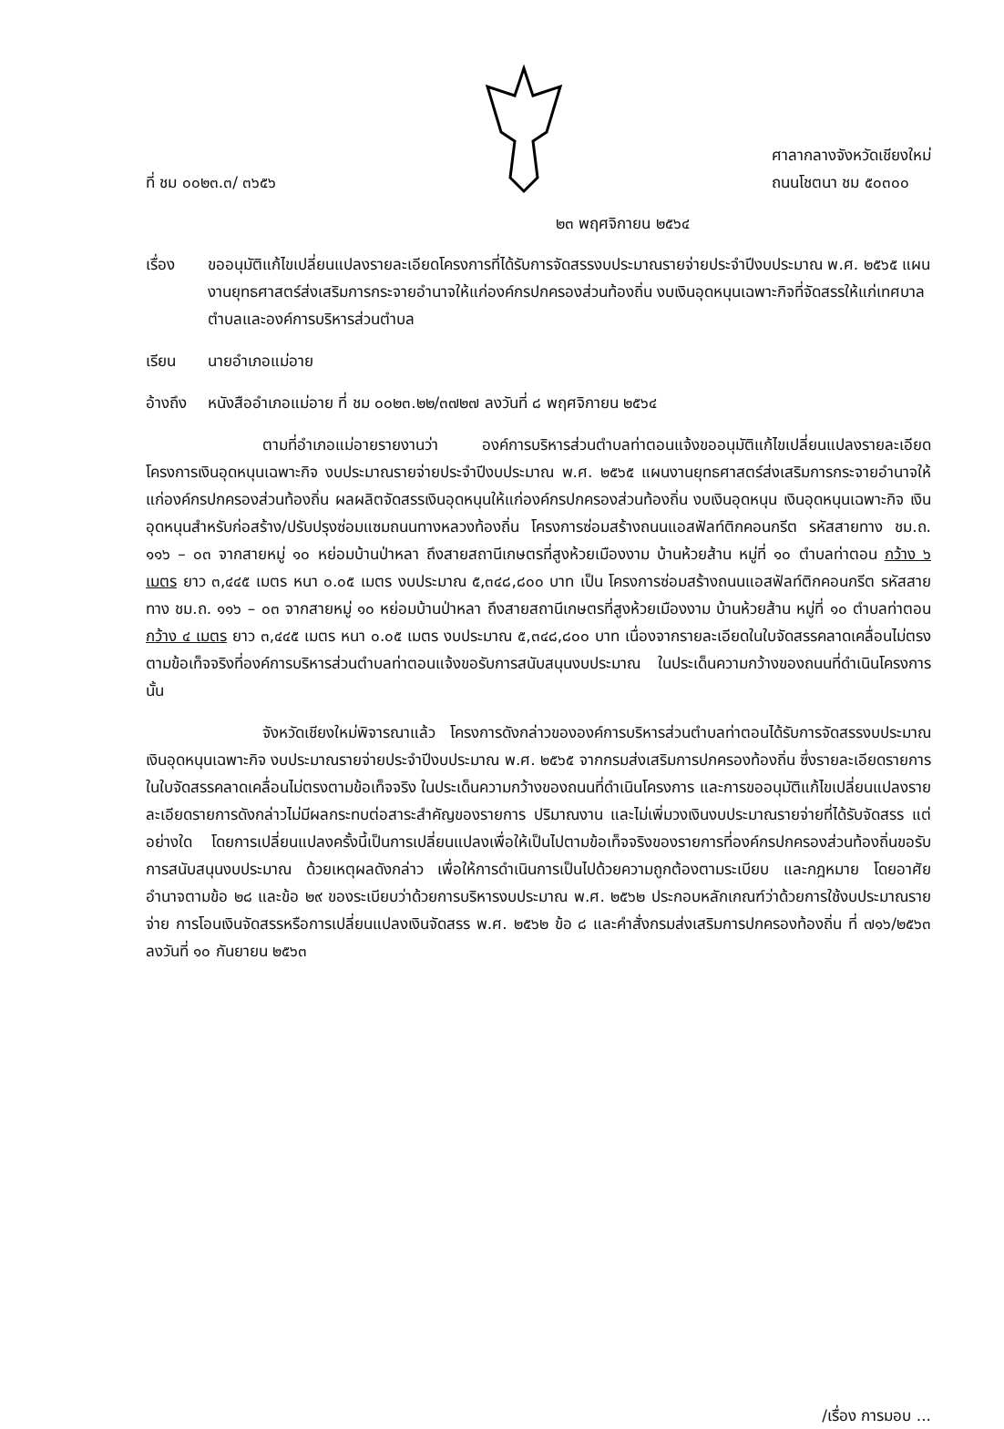ที่ ชม ๐๐๒๓.๓/ ๓๖๕๖
ศาลากลางจังหวัดเชียงใหม่
ถนนโชตนา ชม ๕๐๓๐๐
๒๓ พฤศจิกายน ๒๕๖๔
เรื่อง ขออนุมัติแก้ไขเปลี่ยนแปลงรายละเอียดโครงการที่ได้รับการจัดสรรงบประมาณรายจ่ายประจำปีงบประมาณ พ.ศ. ๒๕๖๕ แผนงานยุทธศาสตร์ส่งเสริมการกระจายอำนาจให้แก่องค์กรปกครองส่วนท้องถิ่น งบเงินอุดหนุนเฉพาะกิจที่จัดสรรให้แก่เทศบาลตำบลและองค์การบริหารส่วนตำบล
เรียน นายอำเภอแม่อาย
อ้างถึง
หนังสืออำเภอแม่อาย ที่ ชม ๐๐๒๓.๒๒/๓๗๒๗ ลงวันที่ ๘ พฤศจิกายน ๒๕๖๔
ตามที่อำเภอแม่อายรายงานว่า องค์การบริหารส่วนตำบลท่าตอนแจ้งขออนุมัติแก้ไขเปลี่ยนแปลงรายละเอียดโครงการเงินอุดหนุนเฉพาะกิจ งบประมาณรายจ่ายประจำปีงบประมาณ พ.ศ. ๒๕๖๕ แผนงานยุทธศาสตร์ส่งเสริมการกระจายอำนาจให้แก่องค์กรปกครองส่วนท้องถิ่น ผลผลิตจัดสรรเงินอุดหนุนให้แก่องค์กรปกครองส่วนท้องถิ่น งบเงินอุดหนุน เงินอุดหนุนเฉพาะกิจ เงินอุดหนุนสำหรับก่อสร้าง/ปรับปรุงซ่อมแซมถนนทางหลวงท้องถิ่น โครงการซ่อมสร้างถนนแอสฟัลท์ติกคอนกรีต รหัสสายทาง ชม.ถ. ๑๑๖ – ๐๓ จากสายหมู่ ๑๐ หย่อมบ้านป่าหลา ถึงสายสถานีเกษตรที่สูงห้วยเมืองงาม บ้านห้วยส้าน หมู่ที่ ๑๐ ตำบลท่าตอน กว้าง ๖ เมตร ยาว ๓,๔๔๕ เมตร หนา ๐.๐๕ เมตร งบประมาณ ๕,๓๔๘,๘๐๐ บาท เป็น โครงการซ่อมสร้างถนนแอสฟัลท์ติกคอนกรีต รหัสสายทาง ชม.ถ. ๑๑๖ – ๐๓ จากสายหมู่ ๑๐ หย่อมบ้านป่าหลา ถึงสายสถานีเกษตรที่สูงห้วยเมืองงาม บ้านห้วยส้าน หมู่ที่ ๑๐ ตำบลท่าตอน กว้าง ๔ เมตร ยาว ๓,๔๔๕ เมตร หนา ๐.๐๕ เมตร งบประมาณ ๕,๓๔๘,๘๐๐ บาท เนื่องจากรายละเอียดในใบจัดสรรคลาดเคลื่อนไม่ตรงตามข้อเท็จจริงที่องค์การบริหารส่วนตำบลท่าตอนแจ้งขอรับการสนับสนุนงบประมาณ ในประเด็นความกว้างของถนนที่ดำเนินโครงการ นั้น
จังหวัดเชียงใหม่พิจารณาแล้ว โครงการดังกล่าวขององค์การบริหารส่วนตำบลท่าตอนได้รับการจัดสรรงบประมาณเงินอุดหนุนเฉพาะกิจ งบประมาณรายจ่ายประจำปีงบประมาณ พ.ศ. ๒๕๖๕ จากกรมส่งเสริมการปกครองท้องถิ่น ซึ่งรายละเอียดรายการในใบจัดสรรคลาดเคลื่อนไม่ตรงตามข้อเท็จจริง ในประเด็นความกว้างของถนนที่ดำเนินโครงการ และการขออนุมัติแก้ไขเปลี่ยนแปลงรายละเอียดรายการดังกล่าวไม่มีผลกระทบต่อสาระสำคัญของรายการ ปริมาณงาน และไม่เพิ่มวงเงินงบประมาณรายจ่ายที่ได้รับจัดสรร แต่อย่างใด โดยการเปลี่ยนแปลงครั้งนี้เป็นการเปลี่ยนแปลงเพื่อให้เป็นไปตามข้อเท็จจริงของรายการที่องค์กรปกครองส่วนท้องถิ่นขอรับการสนับสนุนงบประมาณ ด้วยเหตุผลดังกล่าว เพื่อให้การดำเนินการเป็นไปด้วยความถูกต้องตามระเบียบ และกฎหมาย โดยอาศัยอำนาจตามข้อ ๒๘ และข้อ ๒๙ ของระเบียบว่าด้วยการบริหารงบประมาณ พ.ศ. ๒๕๖๒ ประกอบหลักเกณฑ์ว่าด้วยการใช้งบประมาณรายจ่าย การโอนเงินจัดสรรหรือการเปลี่ยนแปลงเงินจัดสรร พ.ศ. ๒๕๖๒ ข้อ ๘ และคำสั่งกรมส่งเสริมการปกครองท้องถิ่น ที่ ๗๑๖/๒๕๖๓ ลงวันที่ ๑๐ กันยายน ๒๕๖๓
/เรื่อง การมอบ ...